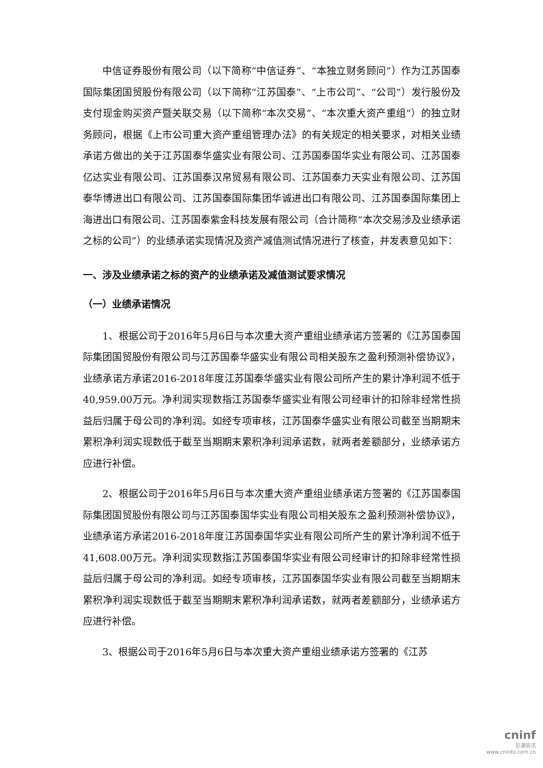中信证券股份有限公司（以下简称“中信证券”、“本独立财务顾问”）作为江苏国泰国际集团国贸股份有限公司（以下简称“江苏国泰”、“上市公司”、“公司”）发行股份及支付现金购买资产暨关联交易（以下简称“本次交易”、“本次重大资产重组”）的独立财务顾问，根据《上市公司重大资产重组管理办法》的有关规定的相关要求，对相关业绩承诺方做出的关于江苏国泰华盛实业有限公司、江苏国泰国华实业有限公司、江苏国泰亿达实业有限公司、江苏国泰汉帛贸易有限公司、江苏国泰力天实业有限公司、江苏国泰华博进出口有限公司、江苏国泰国际集团华诚进出口有限公司、江苏国泰国际集团上海进出口有限公司、江苏国泰紫金科技发展有限公司（合计简称“本次交易涉及业绩承诺之标的公司”）的业绩承诺实现情况及资产减值测试情况进行了核查，并发表意见如下：
一、涉及业绩承诺之标的资产的业绩承诺及减值测试要求情况
（一）业绩承诺情况
1、根据公司于2016年5月6日与本次重大资产重组业绩承诺方签署的《江苏国泰国际集团国贸股份有限公司与江苏国泰华盛实业有限公司相关股东之盈利预测补偿协议》，业绩承诺方承诺2016-2018年度江苏国泰华盛实业有限公司所产生的累计净利润不低于40,959.00万元。净利润实现数指江苏国泰华盛实业有限公司经审计的扣除非经常性损益后归属于母公司的净利润。如经专项审核，江苏国泰华盛实业有限公司截至当期期末累积净利润实现数低于截至当期期末累积净利润承诺数，就两者差额部分，业绩承诺方应进行补偿。
2、根据公司于2016年5月6日与本次重大资产重组业绩承诺方签署的《江苏国泰国际集团国贸股份有限公司与江苏国泰国华实业有限公司相关股东之盈利预测补偿协议》，业绩承诺方承诺2016-2018年度江苏国泰国华实业有限公司所产生的累计净利润不低于41,608.00万元。净利润实现数指江苏国泰国华实业有限公司经审计的扣除非经常性损益后归属于母公司的净利润。如经专项审核，江苏国泰国华实业有限公司截至当期期末累积净利润实现数低于截至当期期末累积净利润承诺数，就两者差额部分，业绩承诺方应进行补偿。
3、根据公司于2016年5月6日与本次重大资产重组业绩承诺方签署的《江苏
cninf
巨潮资讯
www.cninfo.com.cn